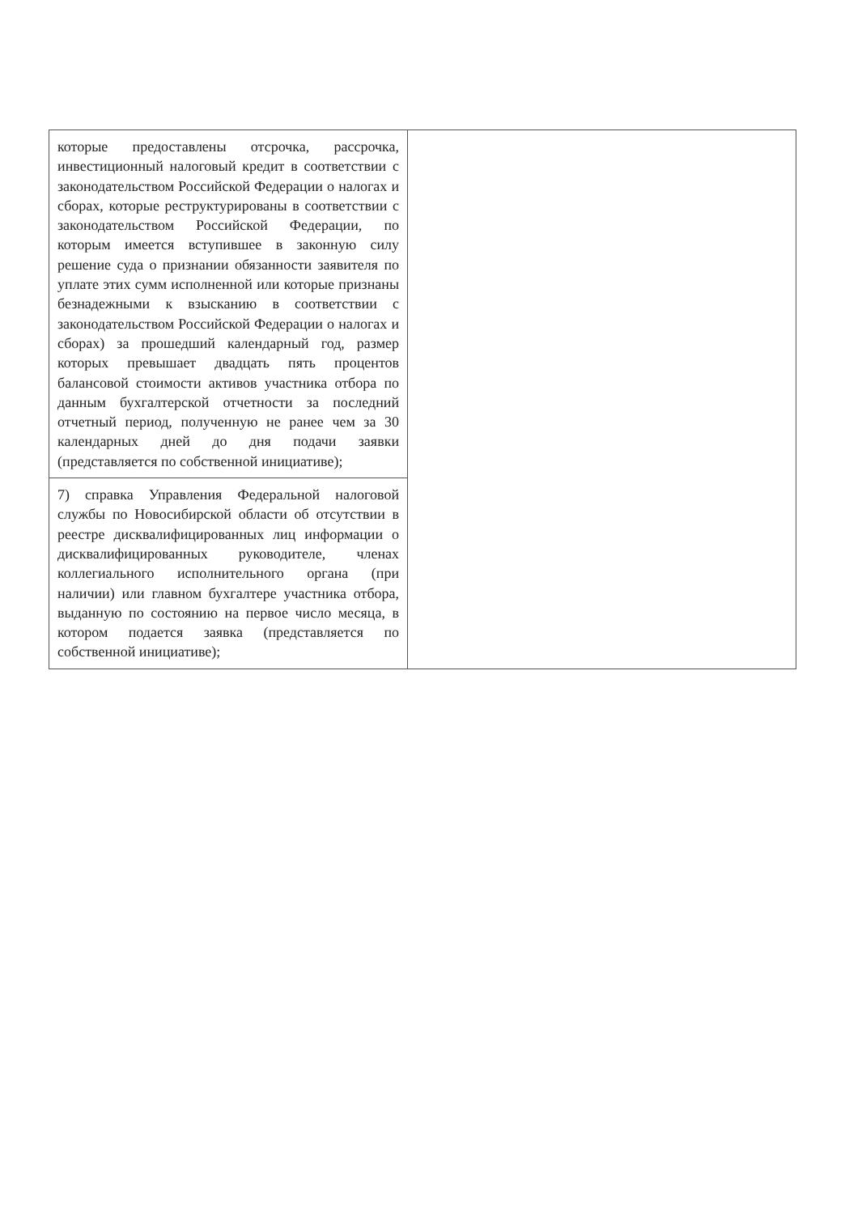| которые предоставлены отсрочка, рассрочка, инвестиционный налоговый кредит в соответствии с законодательством Российской Федерации о налогах и сборах, которые реструктурированы в соответствии с законодательством Российской Федерации, по которым имеется вступившее в законную силу решение суда о признании обязанности заявителя по уплате этих сумм исполненной или которые признаны безнадежными к взысканию в соответствии с законодательством Российской Федерации о налогах и сборах) за прошедший календарный год, размер которых превышает двадцать пять процентов балансовой стоимости активов участника отбора по данным бухгалтерской отчетности за последний отчетный период, полученную не ранее чем за 30 календарных дней до дня подачи заявки (представляется по собственной инициативе); | |
| 7) справка Управления Федеральной налоговой службы по Новосибирской области об отсутствии в реестре дисквалифицированных лиц информации о дисквалифицированных руководителе, членах коллегиального исполнительного органа (при наличии) или главном бухгалтере участника отбора, выданную по состоянию на первое число месяца, в котором подается заявка (представляется по собственной инициативе); | |